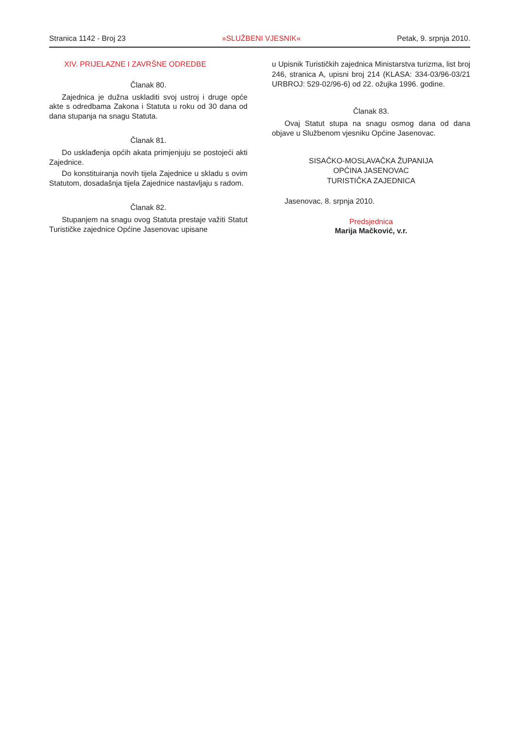Stranica 1142 - Broj 23 »SLUŽBENI VJESNIK« Petak, 9. srpnja 2010.
XIV. PRIJELAZNE I ZAVRŠNE ODREDBE
Članak 80.
Zajednica je dužna uskladiti svoj ustroj i druge opće akte s odredbama Zakona i Statuta u roku od 30 dana od dana stupanja na snagu Statuta.
Članak 81.
Do usklađenja općih akata primjenjuju se postojeći akti Zajednice.
Do konstituiranja novih tijela Zajednice u skladu s ovim Statutom, dosadašnja tijela Zajednice nastavljaju s radom.
Članak 82.
Stupanjem na snagu ovog Statuta prestaje važiti Statut Turističke zajednice Općine Jasenovac upisane
u Upisnik Turističkih zajednica Ministarstva turizma, list broj 246, stranica A, upisni broj 214 (KLASA: 334-03/96-03/21 URBROJ: 529-02/96-6) od 22. ožujka 1996. godine.
Članak 83.
Ovaj Statut stupa na snagu osmog dana od dana objave u Službenom vjesniku Općine Jasenovac.
SISAČKO-MOSLAVAČKA ŽUPANIJA
OPĆINA JASENOVAC
TURISTIČKA ZAJEDNICA
Jasenovac, 8. srpnja 2010.
Predsjednica
Marija Mačković, v.r.